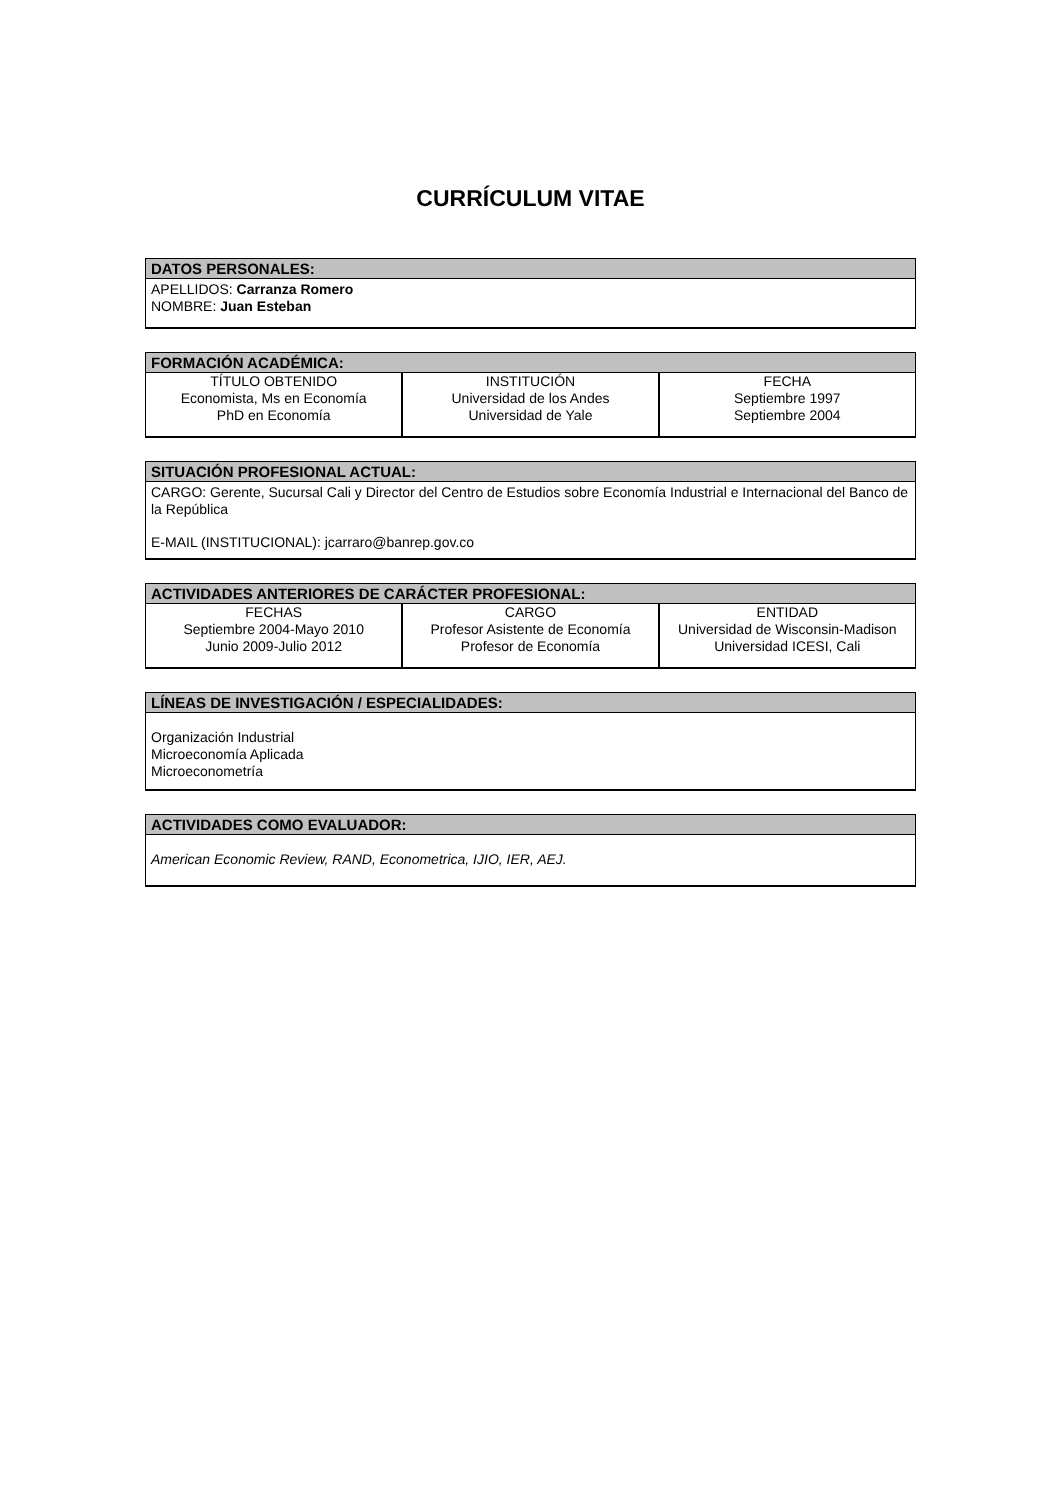CURRÍCULUM VITAE
DATOS PERSONALES:
APELLIDOS: Carranza Romero
NOMBRE: Juan Esteban
FORMACIÓN ACADÉMICA:
| TÍTULO OBTENIDO Economista, Ms en Economía PhD en Economía | INSTITUCIÓN Universidad de los Andes Universidad de Yale | FECHA Septiembre 1997 Septiembre 2004 |
SITUACIÓN PROFESIONAL ACTUAL:
CARGO: Gerente, Sucursal Cali y Director del Centro de Estudios sobre Economía Industrial e Internacional del Banco de la República
E-MAIL (INSTITUCIONAL): jcarraro@banrep.gov.co
ACTIVIDADES ANTERIORES DE CARÁCTER PROFESIONAL:
| FECHAS Septiembre 2004-Mayo 2010 Junio 2009-Julio 2012 | CARGO Profesor Asistente de Economía Profesor de Economía | ENTIDAD Universidad de Wisconsin-Madison Universidad ICESI, Cali |
LÍNEAS DE INVESTIGACIÓN / ESPECIALIDADES:
Organización Industrial
Microeconomía Aplicada
Microeconometría
ACTIVIDADES COMO EVALUADOR:
American Economic Review, RAND, Econometrica, IJIO, IER, AEJ.